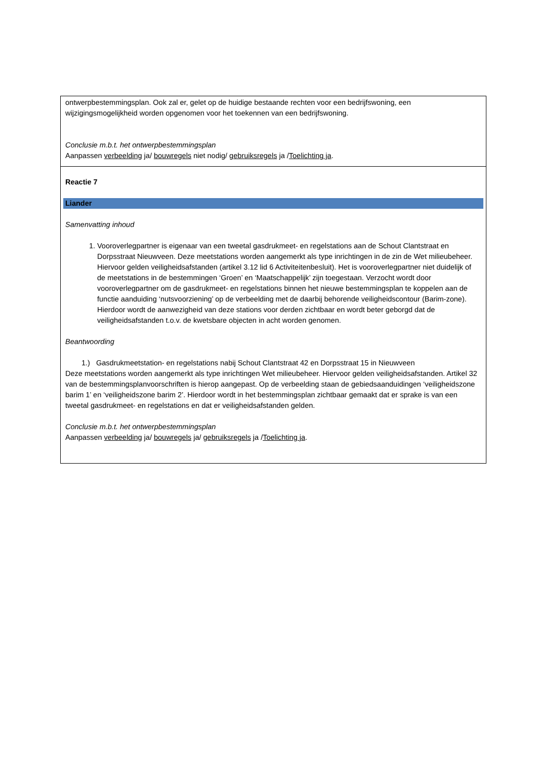| ontwerpbestemmingsplan. Ook zal er, gelet op de huidige bestaande rechten voor een bedrijfswoning, een wijzigingsmogelijkheid worden opgenomen voor het toekennen van een bedrijfswoning. Conclusie m.b.t. het ontwerpbestemmingsplan Aanpassen verbeelding ja/ bouwregels niet nodig/ gebruiksregels ja / Toelichting ja . |
| Reactie 7 Liander Samenvatting inhoud 1. Vooroverlegpartner is eigenaar van een tweetal gasdrukmeet- en regelstations aan de Schout Clantstraat en Dorpsstraat Nieuwveen. Deze meetstations worden aangemerkt als type inrichtingen in de zin de Wet milieubeheer. Hiervoor gelden veiligheidsafstanden (artikel 3.12 lid 6 Activiteitenbesluit). Het is vooroverlegpartner niet duidelijk of de meetstations in de bestemmingen ‘Groen’ en ‘Maatschappelijk’ zijn toegestaan. Verzocht wordt door vooroverlegpartner om de gasdrukmeet- en regelstations binnen het nieuwe bestemmingsplan te koppelen aan de functie aanduiding ‘nutsvoorziening’ op de verbeelding met de daarbij behorende veiligheidscontour (Barim-zone). Hierdoor wordt de aanwezigheid van deze stations voor derden zichtbaar en wordt beter geborgd dat de veiligheidsafstanden t.o.v. de kwetsbare objecten in acht worden genomen. Beantwoording 1.) Gasdrukmeetstation- en regelstations nabij Schout Clantstraat 42 en Dorpsstraat 15 in Nieuwveen Deze meetstations worden aangemerkt als type inrichtingen Wet milieubeheer. Hiervoor gelden veiligheidsafstanden. Artikel 32 van de bestemmingsplanvoorschriften is hierop aangepast. Op de verbeelding staan de gebiedsaanduidingen ‘veiligheidszone barim 1’ en ‘veiligheidszone barim 2’. Hierdoor wordt in het bestemmingsplan zichtbaar gemaakt dat er sprake is van een tweetal gasdrukmeet- en regelstations en dat er veiligheidsafstanden gelden. Conclusie m.b.t. het ontwerpbestemmingsplan Aanpassen verbeelding ja/ bouwregels ja/ gebruiksregels ja / Toelichting ja . |